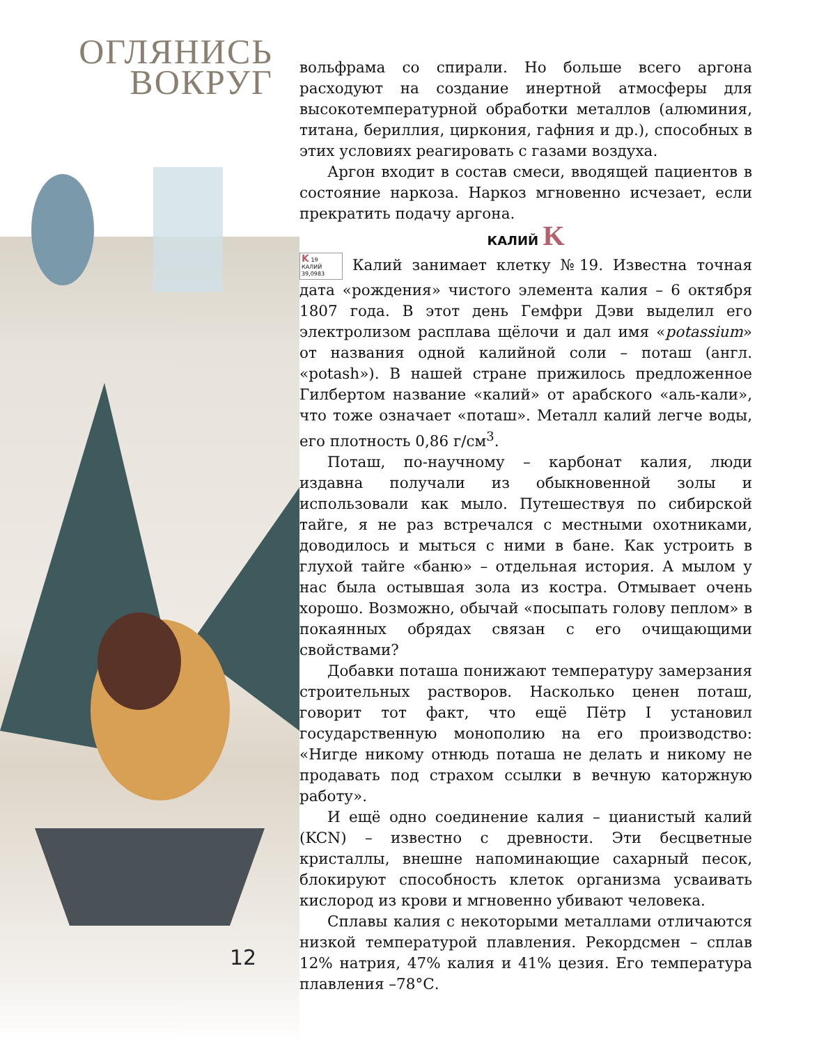ОГЛЯНИСЬ
ВОКРУГ
12
вольфрама со спирали. Но больше всего аргона расходуют на создание инертной атмосферы для высокотемпературной обработки металлов (алюминия, титана, бериллия, циркония, гафния и др.), способных в этих условиях реагировать с газами воздуха.
Аргон входит в состав смеси, вводящей пациентов в состояние наркоза. Наркоз мгновенно исчезает, если прекратить подачу аргона.
КАЛИЙ K
K 19
КАЛИЙ 39,0983 Калий занимает клетку №19. Известна точная дата «рождения» чистого элемента калия – 6 октября 1807 года. В этот день Гемфри Дэви выделил его электролизом расплава щёлочи и дал имя «potassium» от названия одной калийной соли – поташ (англ. «potash»). В нашей стране прижилось предложенное Гилбертом название «калий» от арабского «аль-кали», что тоже означает «поташ». Металл калий легче воды, его плотность 0,86 г/см<sup>3</sup>.
Поташ, по-научному – карбонат калия, люди издавна получали из обыкновенной золы и использовали как мыло. Путешествуя по сибирской тайге, я не раз встречался с местными охотниками, доводилось и мыться с ними в бане. Как устроить в глухой тайге «баню» – отдельная история. А мылом у нас была остывшая зола из костра. Отмывает очень хорошо. Возможно, обычай «посыпать голову пеплом» в покаянных обрядах связан с его очищающими свойствами?
Добавки поташа понижают температуру замерзания строительных растворов. Насколько ценен поташ, говорит тот факт, что ещё Пётр I установил государственную монополию на его производство: «Нигде никому отнюдь поташа не делать и никому не продавать под страхом ссылки в вечную каторжную работу».
И ещё одно соединение калия – цианистый калий (KCN) – известно с древности. Эти бесцветные кристаллы, внешне напоминающие сахарный песок, блокируют способность клеток организма усваивать кислород из крови и мгновенно убивают человека.
Сплавы калия с некоторыми металлами отличаются низкой температурой плавления. Рекордсмен – сплав 12% натрия, 47% калия и 41% цезия. Его температура плавления –78°С.